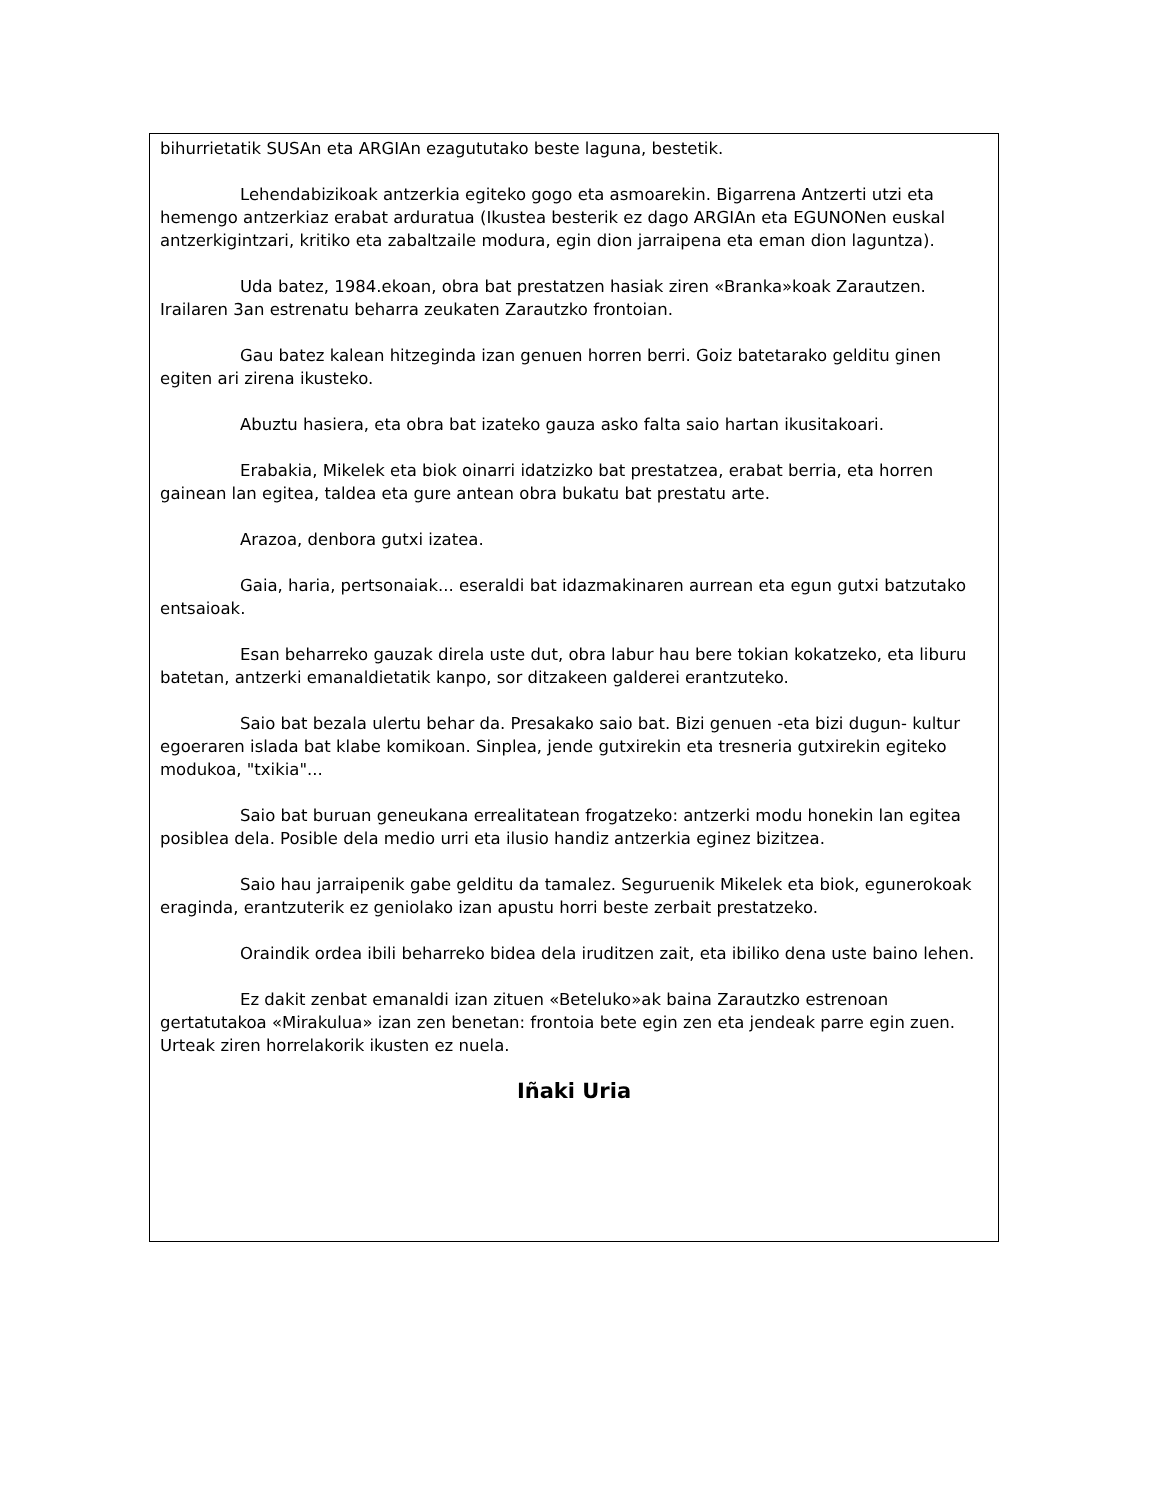bihurrietatik SUSAn eta ARGIAn ezagututako beste laguna, bestetik.
Lehendabizikoak antzerkia egiteko gogo eta asmoarekin. Bigarrena Antzerti utzi eta hemengo antzerkiaz erabat arduratua (Ikustea besterik ez dago ARGIAn eta EGUNONen euskal antzerkigintzari, kritiko eta zabaltzaile modura, egin dion jarraipena eta eman dion laguntza).
Uda batez, 1984.ekoan, obra bat prestatzen hasiak ziren «Branka»koak Zarautzen. Irailaren 3an estrenatu beharra zeukaten Zarautzko frontoian.
Gau batez kalean hitzeginda izan genuen horren berri. Goiz batetarako gelditu ginen egiten ari zirena ikusteko.
Abuztu hasiera, eta obra bat izateko gauza asko falta saio hartan ikusitakoari.
Erabakia, Mikelek eta biok oinarri idatzizko bat prestatzea, erabat berria, eta horren gainean lan egitea, taldea eta gure antean obra bukatu bat prestatu arte.
Arazoa, denbora gutxi izatea.
Gaia, haria, pertsonaiak... eseraldi bat idazmakinaren aurrean eta egun gutxi batzutako entsaioak.
Esan beharreko gauzak direla uste dut, obra labur hau bere tokian kokatzeko, eta liburu batetan, antzerki emanaldietatik kanpo, sor ditzakeen galderei erantzuteko.
Saio bat bezala ulertu behar da. Presakako saio bat. Bizi genuen -eta bizi dugun- kultur egoeraren islada bat klabe komikoan. Sinplea, jende gutxirekin eta tresneria gutxirekin egiteko modukoa, "txikia"...
Saio bat buruan geneukana errealitatean frogatzeko: antzerki modu honekin lan egitea posiblea dela. Posible dela medio urri eta ilusio handiz antzerkia eginez bizitzea.
Saio hau jarraipenik gabe gelditu da tamalez. Seguruenik Mikelek eta biok, egunerokoak eraginda, erantzuterik ez geniolako izan apustu horri beste zerbait prestatzeko.
Oraindik ordea ibili beharreko bidea dela iruditzen zait, eta ibiliko dena uste baino lehen.
Ez dakit zenbat emanaldi izan zituen «Beteluko»ak baina Zarautzko estrenoan gertatutakoa «Mirakulua» izan zen benetan: frontoia bete egin zen eta jendeak parre egin zuen. Urteak ziren horrelakorik ikusten ez nuela.
Iñaki Uria